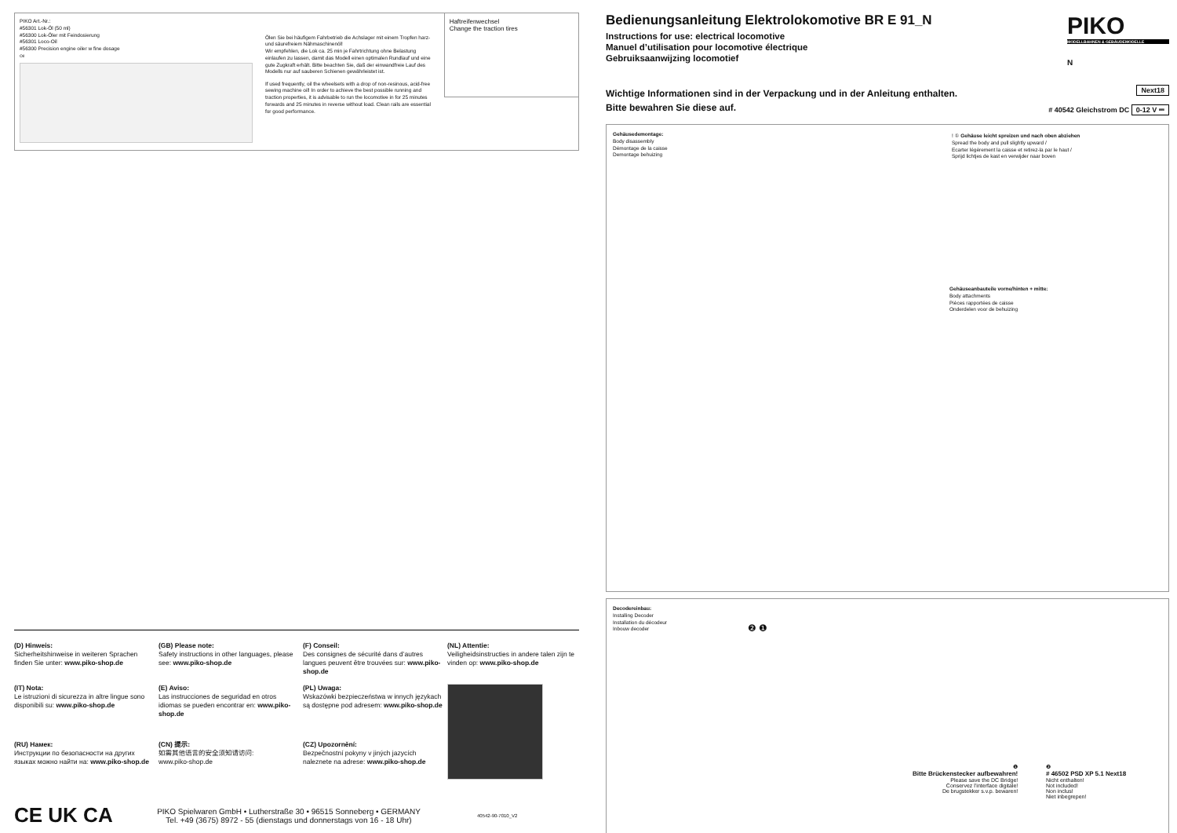PIKO Art.-Nr.:
#56301 Lok-Öl (50 ml)
#56300 Lok-Öler mit Feindosierung
#56301 Loco-Oil
#56300 Precision engine oiler w fine dosage
Oil
Ölen Sie bei häufigem Fahrbetrieb die Achslager mit einem Tropfen harz- und säurefreiem Nähmaschinenöl!
Wir empfehlen, die Lok ca. 25 min je Fahrtrichtung ohne Belastung einlaufen zu lassen, damit das Modell einen optimalen Rundlauf und eine gute Zugkraft erhält. Bitte beachten Sie, daß der einwandfreie Lauf des Modells nur auf sauberen Schienen gewährleistet ist.
If used frequently, oil the wheelsets with a drop of non-resinous, acid-free sewing machine oil! In order to achieve the best possible running and traction properties, it is advisable to run the locomotive in for 25 minutes forwards and 25 minutes in reverse without load. Clean rails are essential for good performance.
Haftreifenwechsel
Change the traction tires
(D) Hinweis:
Sicherheitshinweise in weiteren Sprachen finden Sie unter: www.piko-shop.de
(GB) Please note:
Safety instructions in other languages, please see: www.piko-shop.de
(F) Conseil:
Des consignes de sécurité dans d’autres langues peuvent être trouvées sur: www.piko-shop.de
(NL) Attentie:
Veiligheidsinstructies in andere talen zijn te vinden op: www.piko-shop.de
(IT) Nota:
Le istruzioni di sicurezza in altre lingue sono disponibili su: www.piko-shop.de
(E) Aviso:
Las instrucciones de seguridad en otros idiomas se pueden encontrar en: www.piko-shop.de
(PL) Uwaga:
Wskazówki bezpieczeństwa w innych językach są dostępne pod adresem: www.piko-shop.de
(RU) Намек:
Инструкции по безопасности на других языках можно найти на: www.piko-shop.de
(CN) 提示:
如需其他语言的安全须知请访问:
www.piko-shop.de
(CZ) Upozornění:
Bezpečnostní pokyny v jiných jazycích naleznete na adrese: www.piko-shop.de
CE UK CA
PIKO Spielwaren GmbH • Lutherstraße 30 • 96515 Sonneberg • GERMANY
Tel. +49 (3675) 8972 - 55 (dienstags und donnerstags von 16 - 18 Uhr)
40542-90-7010_V2
Bedienungsanleitung Elektrolokomotive BR E 91_N
Instructions for use: electrical locomotive
Manuel d’utilisation pour locomotive électrique
Gebruiksaanwijzing locomotief
PIKO
MODELLBAHNEN & GEBÄUDEMODELLE
N
Wichtige Informationen sind in der Verpackung und in der Anleitung enthalten.
Bitte bewahren Sie diese auf.
Next18
# 40542 Gleichstrom DC 0-12 V ⎓
Gehäusedemontage:
Body disassembly
Démontage de la caisse
Demontage behuizing
! ① Gehäuse leicht spreizen und nach oben abziehen
Spread the body and pull slightly upward /
Ecarter légèrement la caisse et retirez-la par le haut /
Sprijd lichtjes de kast en verwijder naar boven
Gehäuseanbauteile vorne/hinten + mitte:
Body attachments
Pièces rapportées de caisse
Onderdelen voor de behuizing
Decodereinbau:
Installing Decoder
Installation du décodeur
Inbouw decoder
❷ ❶
❶
Bitte Brückenstecker aufbewahren!
Please save the DC Bridge!
Conservez l’interface digitale!
De brugstekker s.v.p. bewaren!
❷
# 46502 PSD XP 5.1 Next18
Nicht enthalten!
Not included!
Non inclus!
Niet inbegrepen!